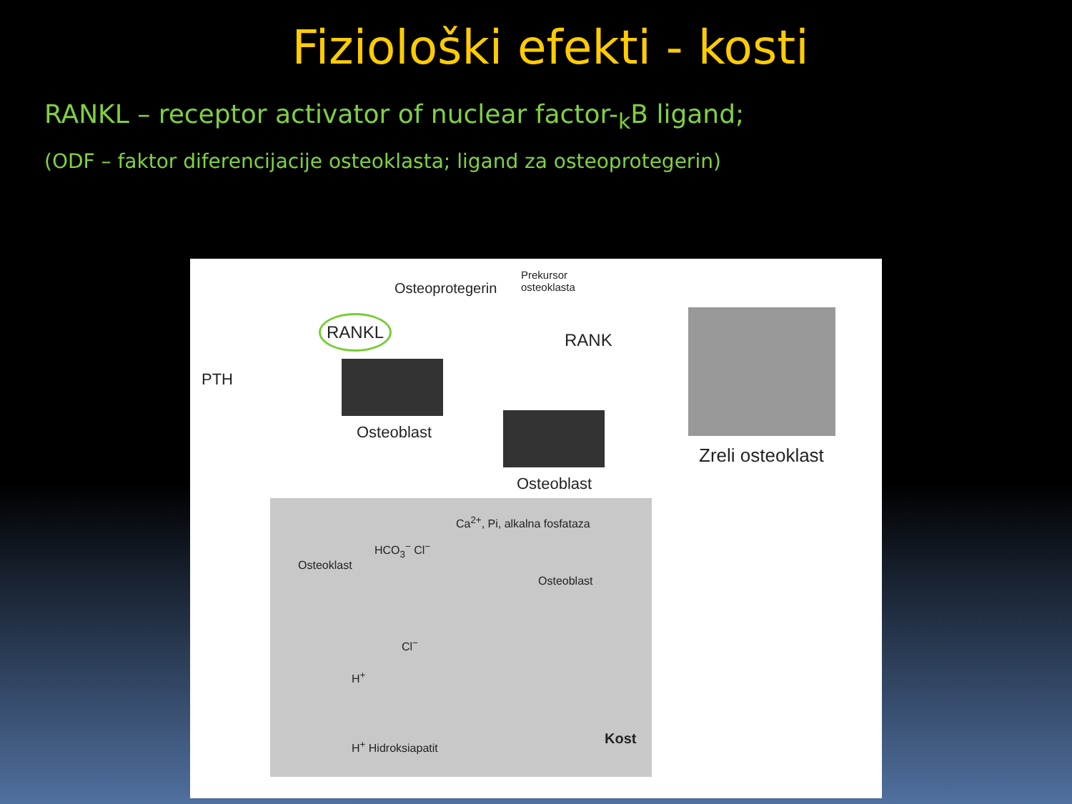Fiziološki efekti - kosti
RANKL – receptor activator of nuclear factor-<sub>k</sub>B ligand;
(ODF – faktor diferencijacije osteoklasta; ligand za osteoprotegerin)
Osteoprotegerin
Prekursor
osteoklasta
RANKL
RANK
PTH
Osteoblast
Osteoblast
Zreli osteoklast
Ca<sup>2+</sup>, Pi, alkalna fosfataza
HCO<sub>3</sub><sup>−</sup> Cl<sup>−</sup>
Osteoklast
Osteoblast
Cl<sup>−</sup>
H<sup>+</sup>
H<sup>+</sup> Hidroksiapatit Kost